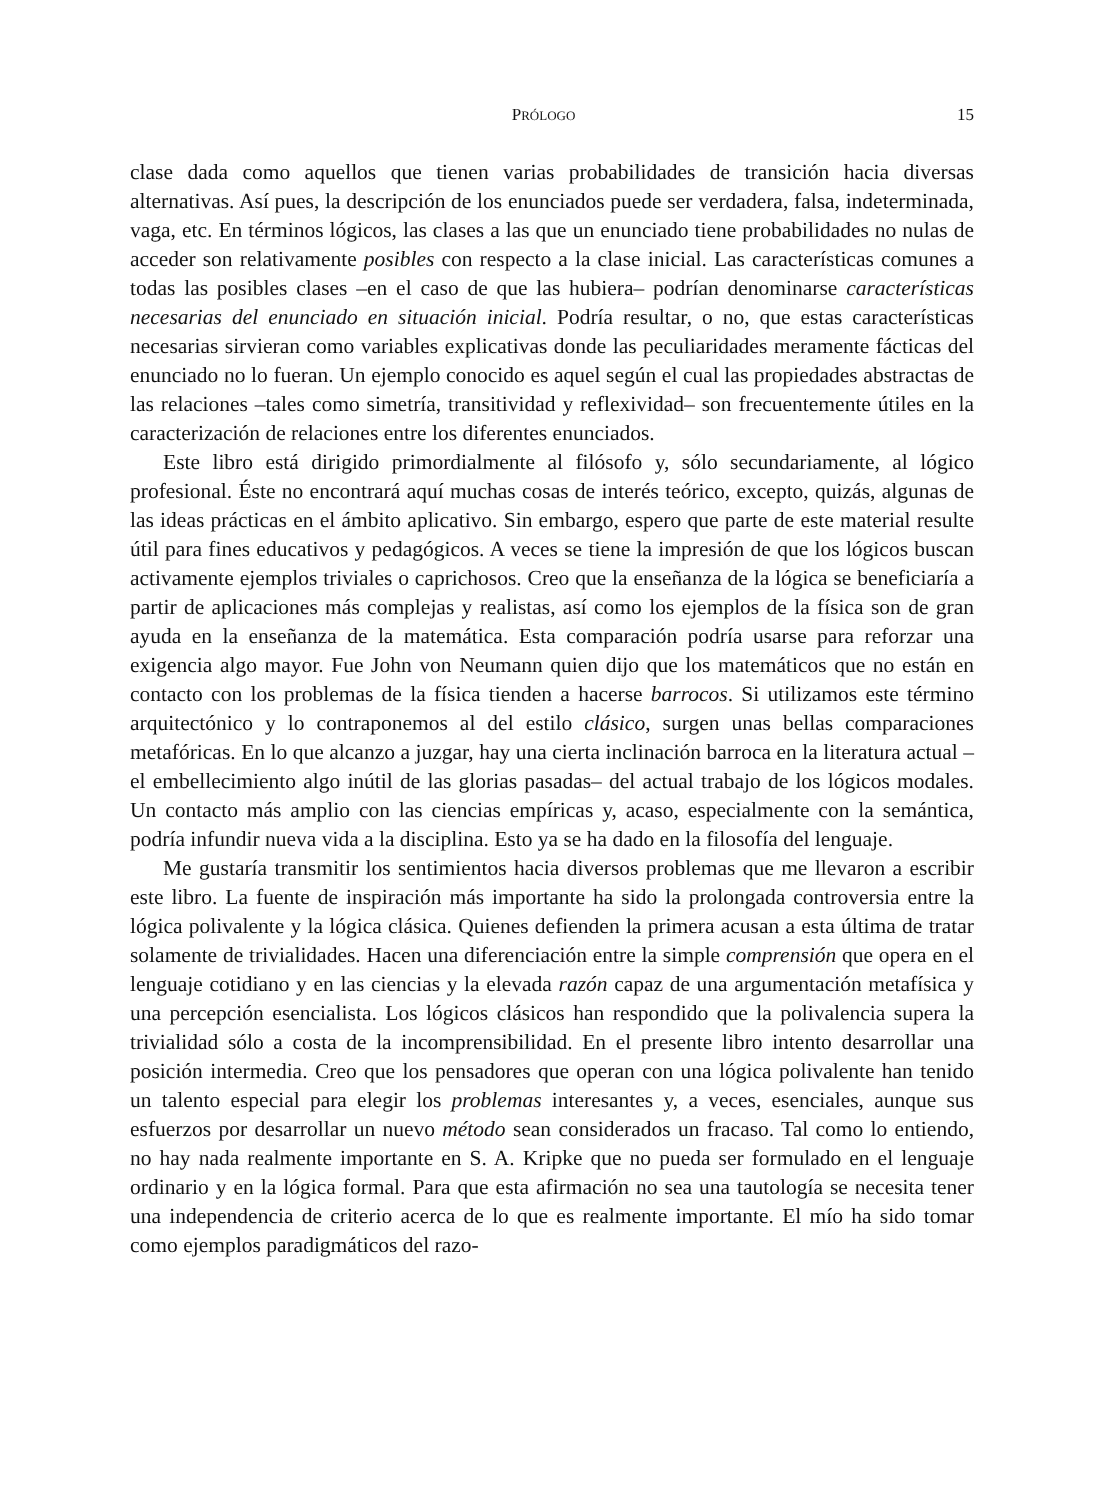PRÓLOGO 15
clase dada como aquellos que tienen varias probabilidades de transición hacia diversas alternativas. Así pues, la descripción de los enunciados puede ser verdadera, falsa, indeterminada, vaga, etc. En términos lógicos, las clases a las que un enunciado tiene probabilidades no nulas de acceder son relativamente posibles con respecto a la clase inicial. Las características comunes a todas las posibles clases –en el caso de que las hubiera– podrían denominarse características necesarias del enunciado en situación inicial. Podría resultar, o no, que estas características necesarias sirvieran como variables explicativas donde las peculiaridades meramente fácticas del enunciado no lo fueran. Un ejemplo conocido es aquel según el cual las propiedades abstractas de las relaciones –tales como simetría, transitividad y reflexividad– son frecuentemente útiles en la caracterización de relaciones entre los diferentes enunciados.
Este libro está dirigido primordialmente al filósofo y, sólo secundariamente, al lógico profesional. Éste no encontrará aquí muchas cosas de interés teórico, excepto, quizás, algunas de las ideas prácticas en el ámbito aplicativo. Sin embargo, espero que parte de este material resulte útil para fines educativos y pedagógicos. A veces se tiene la impresión de que los lógicos buscan activamente ejemplos triviales o caprichosos. Creo que la enseñanza de la lógica se beneficiaría a partir de aplicaciones más complejas y realistas, así como los ejemplos de la física son de gran ayuda en la enseñanza de la matemática. Esta comparación podría usarse para reforzar una exigencia algo mayor. Fue John von Neumann quien dijo que los matemáticos que no están en contacto con los problemas de la física tienden a hacerse barrocos. Si utilizamos este término arquitectónico y lo contraponemos al del estilo clásico, surgen unas bellas comparaciones metafóricas. En lo que alcanzo a juzgar, hay una cierta inclinación barroca en la literatura actual –el embellecimiento algo inútil de las glorias pasadas– del actual trabajo de los lógicos modales. Un contacto más amplio con las ciencias empíricas y, acaso, especialmente con la semántica, podría infundir nueva vida a la disciplina. Esto ya se ha dado en la filosofía del lenguaje.
Me gustaría transmitir los sentimientos hacia diversos problemas que me llevaron a escribir este libro. La fuente de inspiración más importante ha sido la prolongada controversia entre la lógica polivalente y la lógica clásica. Quienes defienden la primera acusan a esta última de tratar solamente de trivialidades. Hacen una diferenciación entre la simple comprensión que opera en el lenguaje cotidiano y en las ciencias y la elevada razón capaz de una argumentación metafísica y una percepción esencialista. Los lógicos clásicos han respondido que la polivalencia supera la trivialidad sólo a costa de la incomprensibilidad. En el presente libro intento desarrollar una posición intermedia. Creo que los pensadores que operan con una lógica polivalente han tenido un talento especial para elegir los problemas interesantes y, a veces, esenciales, aunque sus esfuerzos por desarrollar un nuevo método sean considerados un fracaso. Tal como lo entiendo, no hay nada realmente importante en S. A. Kripke que no pueda ser formulado en el lenguaje ordinario y en la lógica formal. Para que esta afirmación no sea una tautología se necesita tener una independencia de criterio acerca de lo que es realmente importante. El mío ha sido tomar como ejemplos paradigmáticos del razo-